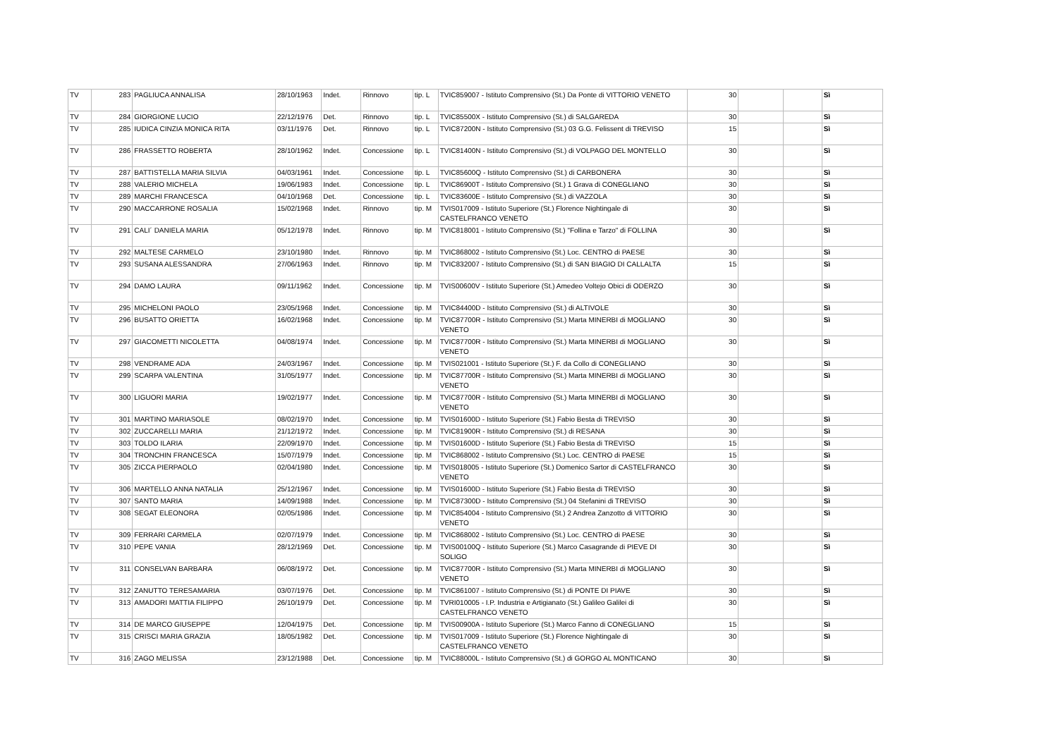| TV | 283 | PAGLIUCA ANNALISA | 28/10/1963 | Indet. | Rinnovo | tip. L | TVIC859007 - Istituto Comprensivo (St.) Da Ponte di VITTORIO VENETO | 30 | | | Sì |
| TV | 284 | GIORGIONE LUCIO | 22/12/1976 | Det. | Rinnovo | tip. L | TVIC85500X - Istituto Comprensivo (St.) di SALGAREDA | 30 | | | Sì |
| TV | 285 | IUDICA CINZIA MONICA RITA | 03/11/1976 | Det. | Rinnovo | tip. L | TVIC87200N - Istituto Comprensivo (St.) 03 G.G. Felissent di TREVISO | 15 | | | Sì |
| TV | 286 | FRASSETTO ROBERTA | 28/10/1962 | Indet. | Concessione | tip. L | TVIC81400N - Istituto Comprensivo (St.) di VOLPAGO DEL MONTELLO | 30 | | | Sì |
| TV | 287 | BATTISTELLA MARIA SILVIA | 04/03/1961 | Indet. | Concessione | tip. L | TVIC85600Q - Istituto Comprensivo (St.) di CARBONERA | 30 | | | Sì |
| TV | 288 | VALERIO MICHELA | 19/06/1983 | Indet. | Concessione | tip. L | TVIC86900T - Istituto Comprensivo (St.) 1 Grava di CONEGLIANO | 30 | | | Sì |
| TV | 289 | MARCHI FRANCESCA | 04/10/1968 | Det. | Concessione | tip. L | TVIC83600E - Istituto Comprensivo (St.) di VAZZOLA | 30 | | | Sì |
| TV | 290 | MACCARRONE ROSALIA | 15/02/1968 | Indet. | Rinnovo | tip. M | TVIS017009 - Istituto Superiore (St.) Florence Nightingale di CASTELFRANCO VENETO | 30 | | | Sì |
| TV | 291 | CALI´ DANIELA MARIA | 05/12/1978 | Indet. | Rinnovo | tip. M | TVIC818001 - Istituto Comprensivo (St.) "Follina e Tarzo" di FOLLINA | 30 | | | Sì |
| TV | 292 | MALTESE CARMELO | 23/10/1980 | Indet. | Rinnovo | tip. M | TVIC868002 - Istituto Comprensivo (St.) Loc. CENTRO di PAESE | 30 | | | Sì |
| TV | 293 | SUSANA ALESSANDRA | 27/06/1963 | Indet. | Rinnovo | tip. M | TVIC832007 - Istituto Comprensivo (St.) di SAN BIAGIO DI CALLALTA | 15 | | | Sì |
| TV | 294 | DAMO LAURA | 09/11/1962 | Indet. | Concessione | tip. M | TVIS00600V - Istituto Superiore (St.) Amedeo Voltejo Obici di ODERZO | 30 | | | Sì |
| TV | 295 | MICHELONI PAOLO | 23/05/1968 | Indet. | Concessione | tip. M | TVIC84400D - Istituto Comprensivo (St.) di ALTIVOLE | 30 | | | Sì |
| TV | 296 | BUSATTO ORIETTA | 16/02/1968 | Indet. | Concessione | tip. M | TVIC87700R - Istituto Comprensivo (St.) Marta MINERBI di MOGLIANO VENETO | 30 | | | Sì |
| TV | 297 | GIACOMETTI NICOLETTA | 04/08/1974 | Indet. | Concessione | tip. M | TVIC87700R - Istituto Comprensivo (St.) Marta MINERBI di MOGLIANO VENETO | 30 | | | Sì |
| TV | 298 | VENDRAME ADA | 24/03/1967 | Indet. | Concessione | tip. M | TVIS021001 - Istituto Superiore (St.) F. da Collo di CONEGLIANO | 30 | | | Sì |
| TV | 299 | SCARPA VALENTINA | 31/05/1977 | Indet. | Concessione | tip. M | TVIC87700R - Istituto Comprensivo (St.) Marta MINERBI di MOGLIANO VENETO | 30 | | | Sì |
| TV | 300 | LIGUORI MARIA | 19/02/1977 | Indet. | Concessione | tip. M | TVIC87700R - Istituto Comprensivo (St.) Marta MINERBI di MOGLIANO VENETO | 30 | | | Sì |
| TV | 301 | MARTINO MARIASOLE | 08/02/1970 | Indet. | Concessione | tip. M | TVIS01600D - Istituto Superiore (St.) Fabio Besta di TREVISO | 30 | | | Sì |
| TV | 302 | ZUCCARELLI MARIA | 21/12/1972 | Indet. | Concessione | tip. M | TVIC81900R - Istituto Comprensivo (St.) di RESANA | 30 | | | Sì |
| TV | 303 | TOLDO ILARIA | 22/09/1970 | Indet. | Concessione | tip. M | TVIS01600D - Istituto Superiore (St.) Fabio Besta di TREVISO | 15 | | | Sì |
| TV | 304 | TRONCHIN FRANCESCA | 15/07/1979 | Indet. | Concessione | tip. M | TVIC868002 - Istituto Comprensivo (St.) Loc. CENTRO di PAESE | 15 | | | Sì |
| TV | 305 | ZICCA PIERPAOLO | 02/04/1980 | Indet. | Concessione | tip. M | TVIS018005 - Istituto Superiore (St.) Domenico Sartor di CASTELFRANCO VENETO | 30 | | | Sì |
| TV | 306 | MARTELLO ANNA NATALIA | 25/12/1967 | Indet. | Concessione | tip. M | TVIS01600D - Istituto Superiore (St.) Fabio Besta di TREVISO | 30 | | | Sì |
| TV | 307 | SANTO MARIA | 14/09/1988 | Indet. | Concessione | tip. M | TVIC87300D - Istituto Comprensivo (St.) 04 Stefanini di TREVISO | 30 | | | Sì |
| TV | 308 | SEGAT ELEONORA | 02/05/1986 | Indet. | Concessione | tip. M | TVIC854004 - Istituto Comprensivo (St.) 2 Andrea Zanzotto di VITTORIO VENETO | 30 | | | Sì |
| TV | 309 | FERRARI CARMELA | 02/07/1979 | Indet. | Concessione | tip. M | TVIC868002 - Istituto Comprensivo (St.) Loc. CENTRO di PAESE | 30 | | | Sì |
| TV | 310 | PEPE VANIA | 28/12/1969 | Det. | Concessione | tip. M | TVIS00100Q - Istituto Superiore (St.) Marco Casagrande di PIEVE DI SOLIGO | 30 | | | Sì |
| TV | 311 | CONSELVAN BARBARA | 06/08/1972 | Det. | Concessione | tip. M | TVIC87700R - Istituto Comprensivo (St.) Marta MINERBI di MOGLIANO VENETO | 30 | | | Sì |
| TV | 312 | ZANUTTO TERESAMARIA | 03/07/1976 | Det. | Concessione | tip. M | TVIC861007 - Istituto Comprensivo (St.) di PONTE DI PIAVE | 30 | | | Sì |
| TV | 313 | AMADORI MATTIA FILIPPO | 26/10/1979 | Det. | Concessione | tip. M | TVRI010005 - I.P. Industria e Artigianato (St.) Galileo Galilei di CASTELFRANCO VENETO | 30 | | | Sì |
| TV | 314 | DE MARCO GIUSEPPE | 12/04/1975 | Det. | Concessione | tip. M | TVIS00900A - Istituto Superiore (St.) Marco Fanno di CONEGLIANO | 15 | | | Sì |
| TV | 315 | CRISCI MARIA GRAZIA | 18/05/1982 | Det. | Concessione | tip. M | TVIS017009 - Istituto Superiore (St.) Florence Nightingale di CASTELFRANCO VENETO | 30 | | | Sì |
| TV | 316 | ZAGO MELISSA | 23/12/1988 | Det. | Concessione | tip. M | TVIC88000L - Istituto Comprensivo (St.) di GORGO AL MONTICANO | 30 | | | Sì |